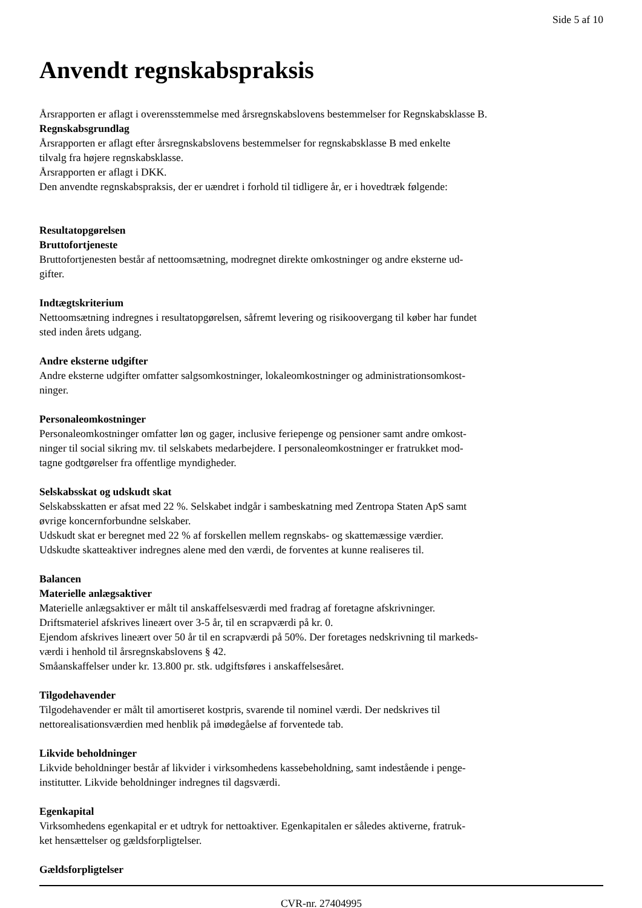Side 5 af 10
Anvendt regnskabspraksis
Årsrapporten er aflagt i overensstemmelse med årsregnskabslovens bestemmelser for Regnskabsklasse B.
Regnskabsgrundlag
Årsrapporten er aflagt efter årsregnskabslovens bestemmelser for regnskabsklasse B med enkelte
tilvalg fra højere regnskabsklasse.
Årsrapporten er aflagt i DKK.
Den anvendte regnskabspraksis, der er uændret i forhold til tidligere år, er i hovedtræk følgende:
Resultatopgørelsen
Bruttofortjeneste
Bruttofortjenesten består af nettoomsætning, modregnet direkte omkostninger og andre eksterne ud-
gifter.
Indtægtskriterium
Nettoomsætning indregnes i resultatopgørelsen, såfremt levering og risikoovergang til køber har fundet
sted inden årets udgang.
Andre eksterne udgifter
Andre eksterne udgifter omfatter salgsomkostninger, lokaleomkostninger og administrationsomkost-
ninger.
Personaleomkostninger
Personaleomkostninger omfatter løn og gager, inclusive feriepenge og pensioner samt andre omkost-
ninger til social sikring mv. til selskabets medarbejdere. I personaleomkostninger er fratrukket mod-
tagne godtgørelser fra offentlige myndigheder.
Selskabsskat og udskudt skat
Selskabsskatten er afsat med 22 %. Selskabet indgår i sambeskatning med Zentropa Staten ApS samt
øvrige koncernforbundne selskaber.
Udskudt skat er beregnet med 22 % af forskellen mellem regnskabs- og skattemæssige værdier.
Udskudte skatteaktiver indregnes alene med den værdi, de forventes at kunne realiseres til.
Balancen
Materielle anlægsaktiver
Materielle anlægsaktiver er målt til anskaffelsesværdi med fradrag af foretagne afskrivninger.
Driftsmateriel afskrives lineært over 3-5 år, til en scrapværdi på kr. 0.
Ejendom afskrives lineært over 50 år til en scrapværdi på 50%. Der foretages nedskrivning til markeds-
værdi i henhold til årsregnskabslovens § 42.
Småanskaffelser under kr. 13.800 pr. stk. udgiftsføres i anskaffelsesåret.
Tilgodehavender
Tilgodehavender er målt til amortiseret kostpris, svarende til nominel værdi. Der nedskrives til
nettorealisationsværdien med henblik på imødegåelse af forventede tab.
Likvide beholdninger
Likvide beholdninger består af likvider i virksomhedens kassebeholdning, samt indestående i penge-
institutter. Likvide beholdninger indregnes til dagsværdi.
Egenkapital
Virksomhedens egenkapital er et udtryk for nettoaktiver. Egenkapitalen er således aktiverne, fratruk-
ket hensættelser og gældsforpligtelser.
Gældsforpligtelser
CVR-nr. 27404995